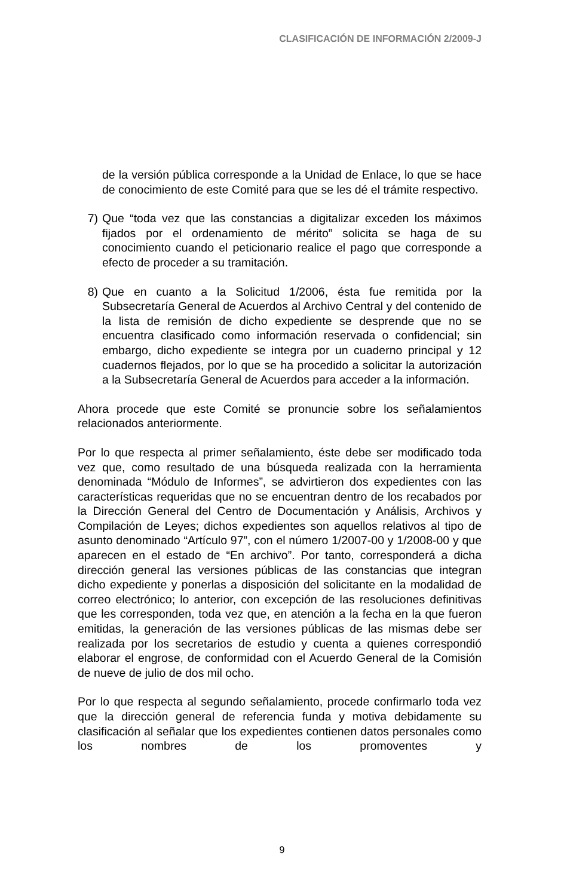CLASIFICACIÓN DE INFORMACIÓN 2/2009-J
de la versión pública corresponde a la Unidad de Enlace, lo que se hace de conocimiento de este Comité para que se les dé el trámite respectivo.
7) Que “toda vez que las constancias a digitalizar exceden los máximos fijados por el ordenamiento de mérito” solicita se haga de su conocimiento cuando el peticionario realice el pago que corresponde a efecto de proceder a su tramitación.
8) Que en cuanto a la Solicitud 1/2006, ésta fue remitida por la Subsecretaría General de Acuerdos al Archivo Central y del contenido de la lista de remisión de dicho expediente se desprende que no se encuentra clasificado como información reservada o confidencial; sin embargo, dicho expediente se integra por un cuaderno principal y 12 cuadernos flejados, por lo que se ha procedido a solicitar la autorización a la Subsecretaría General de Acuerdos para acceder a la información.
Ahora procede que este Comité se pronuncie sobre los señalamientos relacionados anteriormente.
Por lo que respecta al primer señalamiento, éste debe ser modificado toda vez que, como resultado de una búsqueda realizada con la herramienta denominada “Módulo de Informes”, se advirtieron dos expedientes con las características requeridas que no se encuentran dentro de los recabados por la Dirección General del Centro de Documentación y Análisis, Archivos y Compilación de Leyes; dichos expedientes son aquellos relativos al tipo de asunto denominado “Artículo 97”, con el número 1/2007-00 y 1/2008-00 y que aparecen en el estado de “En archivo”. Por tanto, corresponderá a dicha dirección general las versiones públicas de las constancias que integran dicho expediente y ponerlas a disposición del solicitante en la modalidad de correo electrónico; lo anterior, con excepción de las resoluciones definitivas que les corresponden, toda vez que, en atención a la fecha en la que fueron emitidas, la generación de las versiones públicas de las mismas debe ser realizada por los secretarios de estudio y cuenta a quienes correspondió elaborar el engrose, de conformidad con el Acuerdo General de la Comisión de nueve de julio de dos mil ocho.
Por lo que respecta al segundo señalamiento, procede confirmarlo toda vez que la dirección general de referencia funda y motiva debidamente su clasificación al señalar que los expedientes contienen datos personales como los nombres de los promoventes y
9